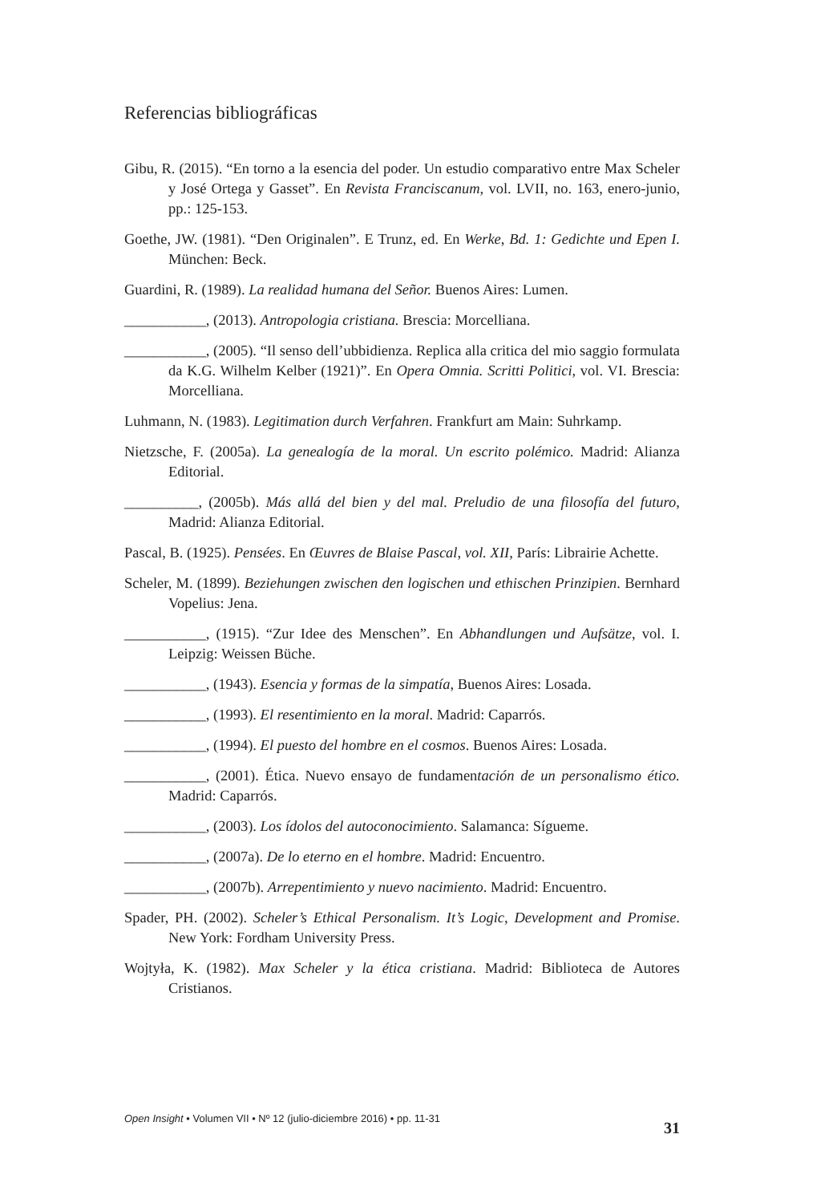Referencias bibliográficas
Gibu, R. (2015). “En torno a la esencia del poder. Un estudio comparativo entre Max Scheler y José Ortega y Gasset”. En Revista Franciscanum, vol. LVII, no. 163, enero-junio, pp.: 125-153.
Goethe, JW. (1981). “Den Originalen”. E Trunz, ed. En Werke, Bd. 1: Gedichte und Epen I. München: Beck.
Guardini, R. (1989). La realidad humana del Señor. Buenos Aires: Lumen.
___________, (2013). Antropologia cristiana. Brescia: Morcelliana.
___________, (2005). “Il senso dell’ubbidienza. Replica alla critica del mio saggio formulata da K.G. Wilhelm Kelber (1921)”. En Opera Omnia. Scritti Politici, vol. VI. Brescia: Morcelliana.
Luhmann, N. (1983). Legitimation durch Verfahren. Frankfurt am Main: Suhrkamp.
Nietzsche, F. (2005a). La genealogía de la moral. Un escrito polémico. Madrid: Alianza Editorial.
__________, (2005b). Más allá del bien y del mal. Preludio de una filosofía del futuro, Madrid: Alianza Editorial.
Pascal, B. (1925). Pensées. En Œuvres de Blaise Pascal, vol. XII, París: Librairie Achette.
Scheler, M. (1899). Beziehungen zwischen den logischen und ethischen Prinzipien. Bernhard Vopelius: Jena.
___________, (1915). “Zur Idee des Menschen”. En Abhandlungen und Aufsätze, vol. I. Leipzig: Weissen Büche.
___________, (1943). Esencia y formas de la simpatía, Buenos Aires: Losada.
___________, (1993). El resentimiento en la moral. Madrid: Caparrós.
___________, (1994). El puesto del hombre en el cosmos. Buenos Aires: Losada.
___________, (2001). Ética. Nuevo ensayo de fundamentación de un personalismo ético. Madrid: Caparrós.
___________, (2003). Los ídolos del autoconocimiento. Salamanca: Sígueme.
___________, (2007a). De lo eterno en el hombre. Madrid: Encuentro.
___________, (2007b). Arrepentimiento y nuevo nacimiento. Madrid: Encuentro.
Spader, PH. (2002). Scheler’s Ethical Personalism. It’s Logic, Development and Promise. New York: Fordham University Press.
Wojtyła, K. (1982). Max Scheler y la ética cristiana. Madrid: Biblioteca de Autores Cristianos.
Open Insight • Volumen VII • Nº 12 (julio-diciembre 2016) • pp. 11-31 31